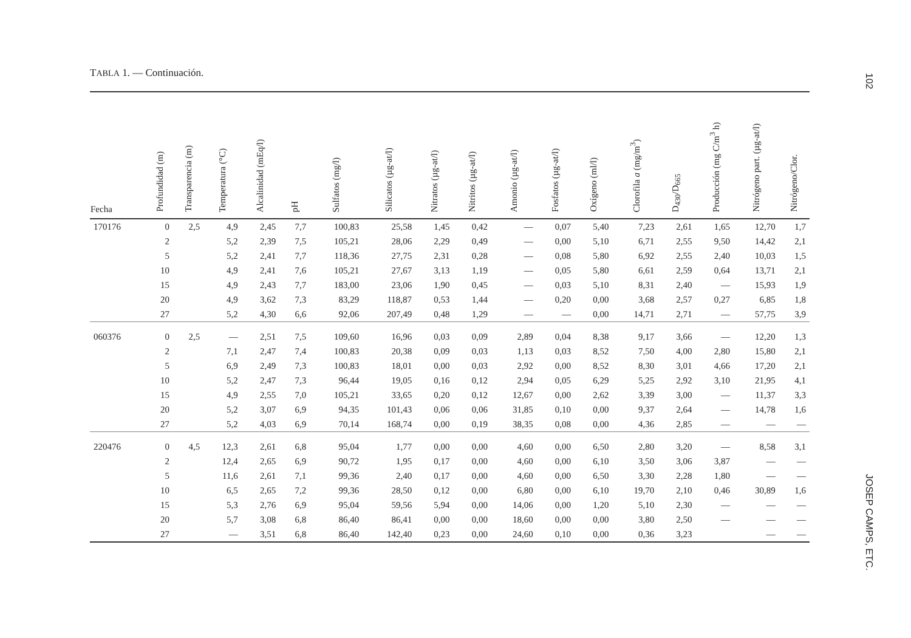TABLA 1. — Continuación.
102
| Fecha | Profundidad (m) | Transparencia (m) | Temperatura (°C) | Alcalinidad (mEq/l) | pH | Sulfatos (mg/l) | Silicatos (µg-at/l) | Nitratos (µg-at/l) | Nitritos (µg-at/l) | Amonio (µg-at/l) | Fosfatos (µg-at/l) | Oxígeno (ml/l) | Clorofila a (mg/m<sup>3</sup>) | D<sub>430</sub>/D<sub>665</sub> | Producción (mg C/m<sup>3</sup> h) | Nitrógeno part. (µg-at/l) | Nitrógeno/Clor. |
| --- | --- | --- | --- | --- | --- | --- | --- | --- | --- | --- | --- | --- | --- | --- | --- | --- | --- |
| 170176 | 0 | 2,5 | 4,9 | 2,45 | 7,7 | 100,83 | 25,58 | 1,45 | 0,42 | — | 0,07 | 5,40 | 7,23 | 2,61 | 1,65 | 12,70 | 1,7 |
| | 2 | | 5,2 | 2,39 | 7,5 | 105,21 | 28,06 | 2,29 | 0,49 | — | 0,00 | 5,10 | 6,71 | 2,55 | 9,50 | 14,42 | 2,1 |
| | 5 | | 5,2 | 2,41 | 7,7 | 118,36 | 27,75 | 2,31 | 0,28 | — | 0,08 | 5,80 | 6,92 | 2,55 | 2,40 | 10,03 | 1,5 |
| | 10 | | 4,9 | 2,41 | 7,6 | 105,21 | 27,67 | 3,13 | 1,19 | — | 0,05 | 5,80 | 6,61 | 2,59 | 0,64 | 13,71 | 2,1 |
| | 15 | | 4,9 | 2,43 | 7,7 | 183,00 | 23,06 | 1,90 | 0,45 | — | 0,03 | 5,10 | 8,31 | 2,40 | — | 15,93 | 1,9 |
| | 20 | | 4,9 | 3,62 | 7,3 | 83,29 | 118,87 | 0,53 | 1,44 | — | 0,20 | 0,00 | 3,68 | 2,57 | 0,27 | 6,85 | 1,8 |
| | 27 | | 5,2 | 4,30 | 6,6 | 92,06 | 207,49 | 0,48 | 1,29 | — | — | 0,00 | 14,71 | 2,71 | — | 57,75 | 3,9 |
| 060376 | 0 | 2,5 | — | 2,51 | 7,5 | 109,60 | 16,96 | 0,03 | 0,09 | 2,89 | 0,04 | 8,38 | 9,17 | 3,66 | — | 12,20 | 1,3 |
| | 2 | | 7,1 | 2,47 | 7,4 | 100,83 | 20,38 | 0,09 | 0,03 | 1,13 | 0,03 | 8,52 | 7,50 | 4,00 | 2,80 | 15,80 | 2,1 |
| | 5 | | 6,9 | 2,49 | 7,3 | 100,83 | 18,01 | 0,00 | 0,03 | 2,92 | 0,00 | 8,52 | 8,30 | 3,01 | 4,66 | 17,20 | 2,1 |
| | 10 | | 5,2 | 2,47 | 7,3 | 96,44 | 19,05 | 0,16 | 0,12 | 2,94 | 0,05 | 6,29 | 5,25 | 2,92 | 3,10 | 21,95 | 4,1 |
| | 15 | | 4,9 | 2,55 | 7,0 | 105,21 | 33,65 | 0,20 | 0,12 | 12,67 | 0,00 | 2,62 | 3,39 | 3,00 | — | 11,37 | 3,3 |
| | 20 | | 5,2 | 3,07 | 6,9 | 94,35 | 101,43 | 0,06 | 0,06 | 31,85 | 0,10 | 0,00 | 9,37 | 2,64 | — | 14,78 | 1,6 |
| | 27 | | 5,2 | 4,03 | 6,9 | 70,14 | 168,74 | 0,00 | 0,19 | 38,35 | 0,08 | 0,00 | 4,36 | 2,85 | — | — | — |
| 220476 | 0 | 4,5 | 12,3 | 2,61 | 6,8 | 95,04 | 1,77 | 0,00 | 0,00 | 4,60 | 0,00 | 6,50 | 2,80 | 3,20 | — | 8,58 | 3,1 |
| | 2 | | 12,4 | 2,65 | 6,9 | 90,72 | 1,95 | 0,17 | 0,00 | 4,60 | 0,00 | 6,10 | 3,50 | 3,06 | 3,87 | — | — |
| | 5 | | 11,6 | 2,61 | 7,1 | 99,36 | 2,40 | 0,17 | 0,00 | 4,60 | 0,00 | 6,50 | 3,30 | 2,28 | 1,80 | — | — |
| | 10 | | 6,5 | 2,65 | 7,2 | 99,36 | 28,50 | 0,12 | 0,00 | 6,80 | 0,00 | 6,10 | 19,70 | 2,10 | 0,46 | 30,89 | 1,6 |
| | 15 | | 5,3 | 2,76 | 6,9 | 95,04 | 59,56 | 5,94 | 0,00 | 14,06 | 0,00 | 1,20 | 5,10 | 2,30 | — | — | — |
| | 20 | | 5,7 | 3,08 | 6,8 | 86,40 | 86,41 | 0,00 | 0,00 | 18,60 | 0,00 | 0,00 | 3,80 | 2,50 | — | — | — |
| | 27 | | — | 3,51 | 6,8 | 86,40 | 142,40 | 0,23 | 0,00 | 24,60 | 0,10 | 0,00 | 0,36 | 3,23 | | — | — |
JOSEP CAMPS, ETC.